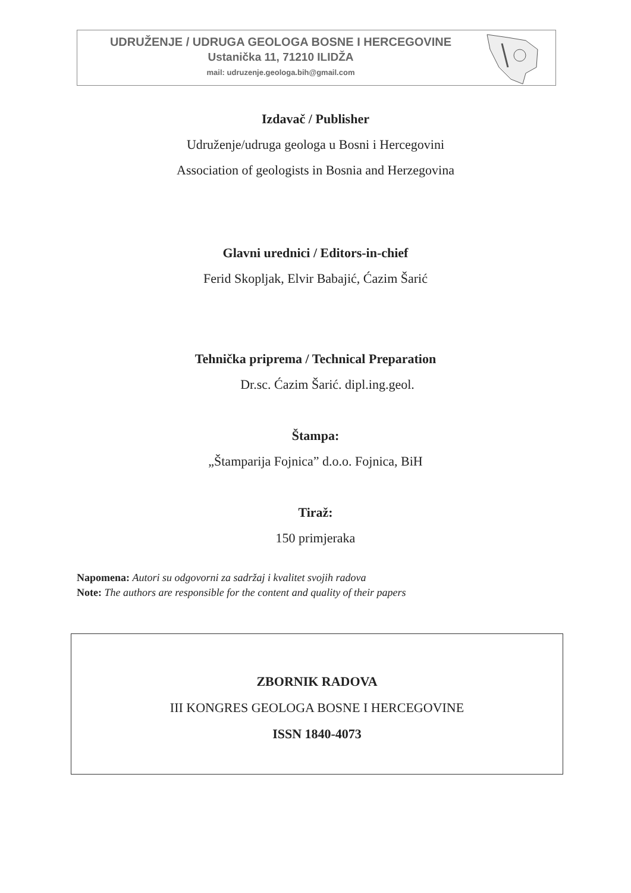UDRUŽENJE / UDRUGA GEOLOGA BOSNE I HERCEGOVINE
Ustanička 11, 71210 ILIDŽA
mail: udruzenje.geologa.bih@gmail.com
Izdavač / Publisher
Udruženje/udruga geologa u Bosni i Hercegovini
Association of geologists in Bosnia and Herzegovina
Glavni urednici / Editors-in-chief
Ferid Skopljak, Elvir Babajić, Ćazim Šarić
Tehnička priprema / Technical Preparation
Dr.sc. Ćazim Šarić. dipl.ing.geol.
Štampa:
„Štamparija Fojnica” d.o.o. Fojnica, BiH
Tiraž:
150 primjeraka
Napomena: Autori su odgovorni za sadržaj i kvalitet svojih radova
Note: The authors are responsible for the content and quality of their papers
ZBORNIK RADOVA
III KONGRES GEOLOGA BOSNE I HERCEGOVINE
ISSN 1840-4073